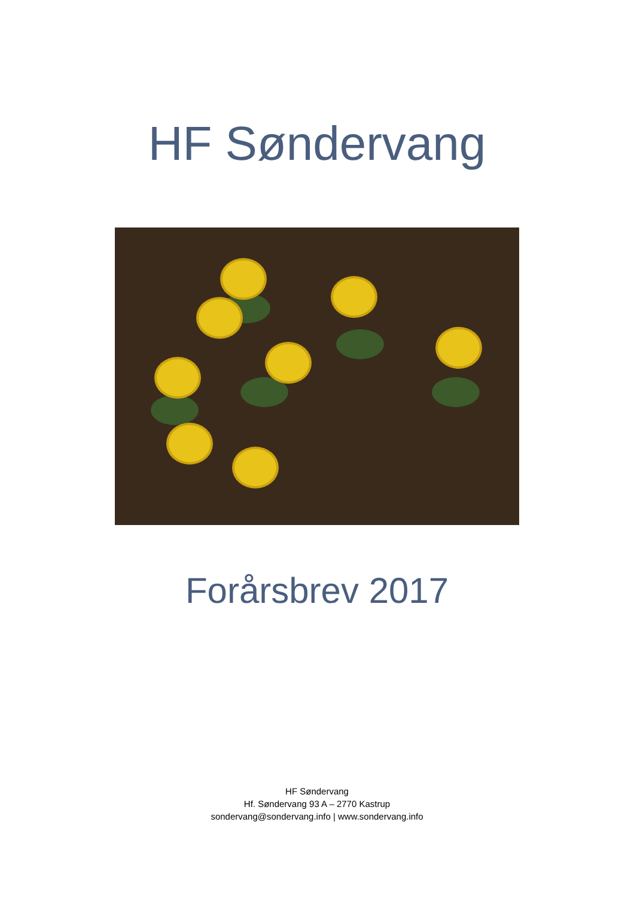HF Søndervang
Forårsbrev 2017
HF Søndervang
Hf. Søndervang 93 A – 2770 Kastrup
sondervang@sondervang.info | www.sondervang.info